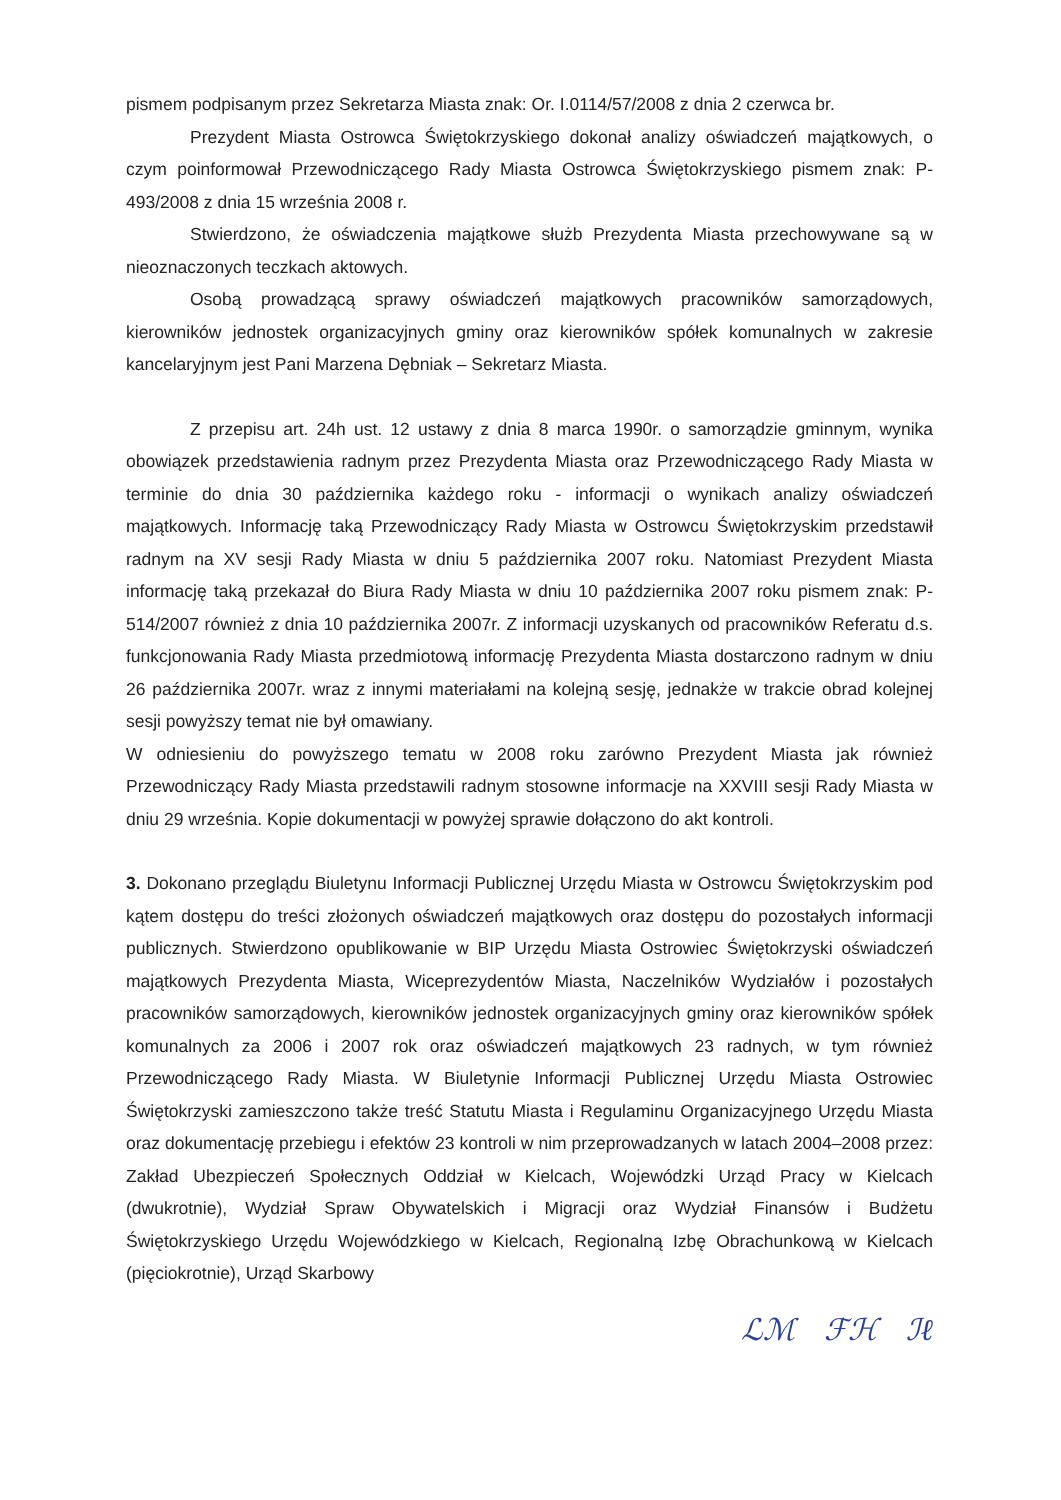pismem podpisanym przez Sekretarza Miasta znak: Or. I.0114/57/2008 z dnia 2 czerwca br.
Prezydent Miasta Ostrowca Świętokrzyskiego dokonał analizy oświadczeń majątkowych, o czym poinformował Przewodniczącego Rady Miasta Ostrowca Świętokrzyskiego pismem znak: P-493/2008 z dnia 15 września 2008 r.
Stwierdzono, że oświadczenia majątkowe służb Prezydenta Miasta przechowywane są w nieoznaczonych teczkach aktowych.
Osobą prowadzącą sprawy oświadczeń majątkowych pracowników samorządowych, kierowników jednostek organizacyjnych gminy oraz kierowników spółek komunalnych w zakresie kancelaryjnym jest Pani Marzena Dębniak – Sekretarz Miasta.
Z przepisu art. 24h ust. 12 ustawy z dnia 8 marca 1990r. o samorządzie gminnym, wynika obowiązek przedstawienia radnym przez Prezydenta Miasta oraz Przewodniczącego Rady Miasta w terminie do dnia 30 października każdego roku - informacji o wynikach analizy oświadczeń majątkowych. Informację taką Przewodniczący Rady Miasta w Ostrowcu Świętokrzyskim przedstawił radnym na XV sesji Rady Miasta w dniu 5 października 2007 roku. Natomiast Prezydent Miasta informację taką przekazał do Biura Rady Miasta w dniu 10 października 2007 roku pismem znak: P-514/2007 również z dnia 10 października 2007r. Z informacji uzyskanych od pracowników Referatu d.s. funkcjonowania Rady Miasta przedmiotową informację Prezydenta Miasta dostarczono radnym w dniu 26 października 2007r. wraz z innymi materiałami na kolejną sesję, jednakże w trakcie obrad kolejnej sesji powyższy temat nie był omawiany.
W odniesieniu do powyższego tematu w 2008 roku zarówno Prezydent Miasta jak również Przewodniczący Rady Miasta przedstawili radnym stosowne informacje na XXVIII sesji Rady Miasta w dniu 29 września. Kopie dokumentacji w powyżej sprawie dołączono do akt kontroli.
3. Dokonano przeglądu Biuletynu Informacji Publicznej Urzędu Miasta w Ostrowcu Świętokrzyskim pod kątem dostępu do treści złożonych oświadczeń majątkowych oraz dostępu do pozostałych informacji publicznych. Stwierdzono opublikowanie w BIP Urzędu Miasta Ostrowiec Świętokrzyski oświadczeń majątkowych Prezydenta Miasta, Wiceprezydentów Miasta, Naczelników Wydziałów i pozostałych pracowników samorządowych, kierowników jednostek organizacyjnych gminy oraz kierowników spółek komunalnych za 2006 i 2007 rok oraz oświadczeń majątkowych 23 radnych, w tym również Przewodniczącego Rady Miasta. W Biuletynie Informacji Publicznej Urzędu Miasta Ostrowiec Świętokrzyski zamieszczono także treść Statutu Miasta i Regulaminu Organizacyjnego Urzędu Miasta oraz dokumentację przebiegu i efektów 23 kontroli w nim przeprowadzanych w latach 2004–2008 przez: Zakład Ubezpieczeń Społecznych Oddział w Kielcach, Wojewódzki Urząd Pracy w Kielcach (dwukrotnie), Wydział Spraw Obywatelskich i Migracji oraz Wydział Finansów i Budżetu Świętokrzyskiego Urzędu Wojewódzkiego w Kielcach, Regionalną Izbę Obrachunkową w Kielcach (pięciokrotnie), Urząd Skarbowy
ℒℳ ℱℋ ℐℓ